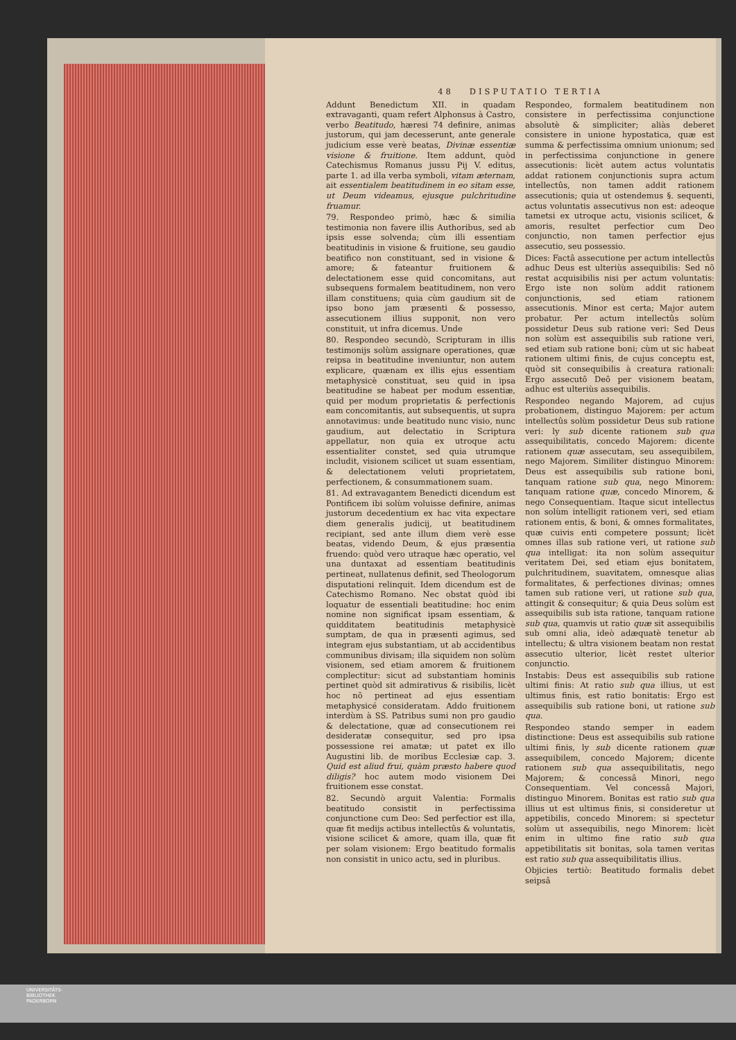48 DISPUTATIO TERTIA
Addunt Benedictum XII. in quadam extravaganti, quam refert Alphonsus à Castro, verbo Beatitudo, hæresi 74 definire, animas justorum, qui jam decesserunt, ante generale judicium esse verè beatas, Divinæ essentiæ visione & fruitione. Item addunt, quòd Catechismus Romanus jussu Pij V. editus, parte 1. ad illa verba symboli, vitam æternam, ait essentialem beatitudinem in eo sitam esse, ut Deum videamus, ejusque pulchritudine fruamur.
79. Respondeo primò, hæc & similia testimonia non favere illis Authoribus, sed ab ipsis esse solvenda; cùm illi essentiam beatitudinis in visione & fruitione, seu gaudio beatifico non constituant, sed in visione & amore; & fateantur fruitionem & delectationem esse quid concomitans, aut subsequens formalem beatitudinem, non vero illam constituens; quia cùm gaudium sit de ipso bono jam præsenti & possesso, assecutionem illius supponit, non vero constituit, ut infra dicemus. Unde
80. Respondeo secundò, Scripturam in illis testimonijs solùm assignare operationes, quæ reipsa in beatitudine inveniuntur, non autem explicare, quænam ex illis ejus essentiam metaphysicè constituat, seu quid in ipsa beatitudine se habeat per modum essentiæ, quid per modum proprietatis & perfectionis eam concomitantis, aut subsequentis, ut supra annotavimus: unde beatitudo nunc visio, nunc gaudium, aut delectatio in Scriptura appellatur, non quia ex utroque actu essentialiter constet, sed quia utrumque includit, visionem scilicet ut suam essentiam, & delectationem veluti proprietatem, perfectionem, & consummationem suam.
81. Ad extravagantem Benedicti dicendum est Pontificem ibi solùm voluisse definire, animas justorum decedentium ex hac vita expectare diem generalis judicij, ut beatitudinem recipiant, sed ante illum diem verè esse beatas, videndo Deum, & ejus præsentia fruendo: quòd vero utraque hæc operatio, vel una duntaxat ad essentiam beatitudinis pertineat, nullatenus definit, sed Theologorum disputationi relinquit. Idem dicendum est de Catechismo Romano. Nec obstat quòd ibi loquatur de essentiali beatitudine: hoc enim nomine non significat ipsam essentiam, & quidditatem beatitudinis metaphysicè sumptam, de qua in præsenti agimus, sed integram ejus substantiam, ut ab accidentibus communibus divisam; illa siquidem non solùm visionem, sed etiam amorem & fruitionem complectitur: sicut ad substantiam hominis pertinet quòd sit admirativus & risibilis, licèt hoc nõ pertineat ad ejus essentiam metaphysicé consideratam. Addo fruitionem interdùm à SS. Patribus sumi non pro gaudio & delectatione, quæ ad consecutionem rei desideratæ consequitur, sed pro ipsa possessione rei amatæ; ut patet ex illo Augustini lib. de moribus Ecclesiæ cap. 3. Quid est aliud frui, quàm præsto habere quod diligis? hoc autem modo visionem Dei fruitionem esse constat.
82. Secundò arguit Valentia: Formalis beatitudo consistit in perfectissima conjunctione cum Deo: Sed perfectior est illa, quæ fit medijs actibus intellectûs & voluntatis, visione scilicet & amore, quam illa, quæ fit per solam visionem: Ergo beatitudo formalis non consistit in unico actu, sed in pluribus.
Respondeo, formalem beatitudinem non consistere in perfectissima conjunctione absolutè & simpliciter; aliàs deberet consistere in unione hypostatica, quæ est summa & perfectissima omnium unionum; sed in perfectissima conjunctione in genere assecutionis: licèt autem actus voluntatis addat rationem conjunctionis supra actum intellectûs, non tamen addit rationem assecutionis; quia ut ostendemus §. sequenti, actus voluntatis assecutivus non est: adeoque tametsi ex utroque actu, visionis scilicet, & amoris, resultet perfectior cum Deo conjunctio, non tamen perfectior ejus assecutio, seu possessio.
Dices: Factâ assecutione per actum intellectûs adhuc Deus est ulteriùs assequibilis: Sed nõ restat acquisibilis nisi per actum voluntatis: Ergo iste non solùm addit rationem conjunctionis, sed etiam rationem assecutionis. Minor est certa; Major autem probatur. Per actum intellectûs solùm possidetur Deus sub ratione veri: Sed Deus non solùm est assequibilis sub ratione veri, sed etiam sub ratione boni; cùm ut sic habeat rationem ultimi finis, de cujus conceptu est, quòd sit consequibilis à creatura rationali: Ergo assecutô Deô per visionem beatam, adhuc est ulteriùs assequibilis.
Respondeo negando Majorem, ad cujus probationem, distinguo Majorem: per actum intellectûs solùm possidetur Deus sub ratione veri: ly sub dicente rationem sub qua assequibilitatis, concedo Majorem: dicente rationem quæ assecutam, seu assequibilem, nego Majorem. Similiter distinguo Minorem: Deus est assequibilis sub ratione boni, tanquam ratione sub qua, nego Minorem: tanquam ratione quæ, concedo Minorem, & nego Consequentiam. Itaque sicut intellectus non solùm intelligit rationem veri, sed etiam rationem entis, & boni, & omnes formalitates, quæ cuivis enti competere possunt; licèt omnes illas sub ratione veri, ut ratione sub qua intelligat: ita non solùm assequitur veritatem Dei, sed etiam ejus bonitatem, pulchritudinem, suavitatem, omnesque alias formalitates, & perfectiones divinas; omnes tamen sub ratione veri, ut ratione sub qua, attingit & consequitur; & quia Deus solùm est assequibilis sub ista ratione, tanquam ratione sub qua, quamvis ut ratio quæ sit assequibilis sub omni alia, ideò adæquatè tenetur ab intellectu; & ultra visionem beatam non restat assecutio ulterior, licèt restet ulterior conjunctio.
Instabis: Deus est assequibilis sub ratione ultimi finis: At ratio sub qua illius, ut est ultimus finis, est ratio bonitatis: Ergo est assequibilis sub ratione boni, ut ratione sub qua.
Respondeo stando semper in eadem distinctione: Deus est assequibilis sub ratione ultimi finis, ly sub dicente rationem quæ assequibilem, concedo Majorem; dicente rationem sub qua assequibilitatis, nego Majorem; & concessâ Minori, nego Consequentiam. Vel concessâ Majori, distinguo Minorem. Bonitas est ratio sub qua illius ut est ultimus finis, si consideretur ut appetibilis, concedo Minorem: si spectetur solùm ut assequibilis, nego Minorem: licèt enim in ultimo fine ratio sub qua appetibilitatis sit bonitas, sola tamen veritas est ratio sub qua assequibilitatis illius.
Objicies tertiò: Beatitudo formalis debet seipsâ
UNIVERSITÄTS-
BIBLIOTHEK
PADERBORN